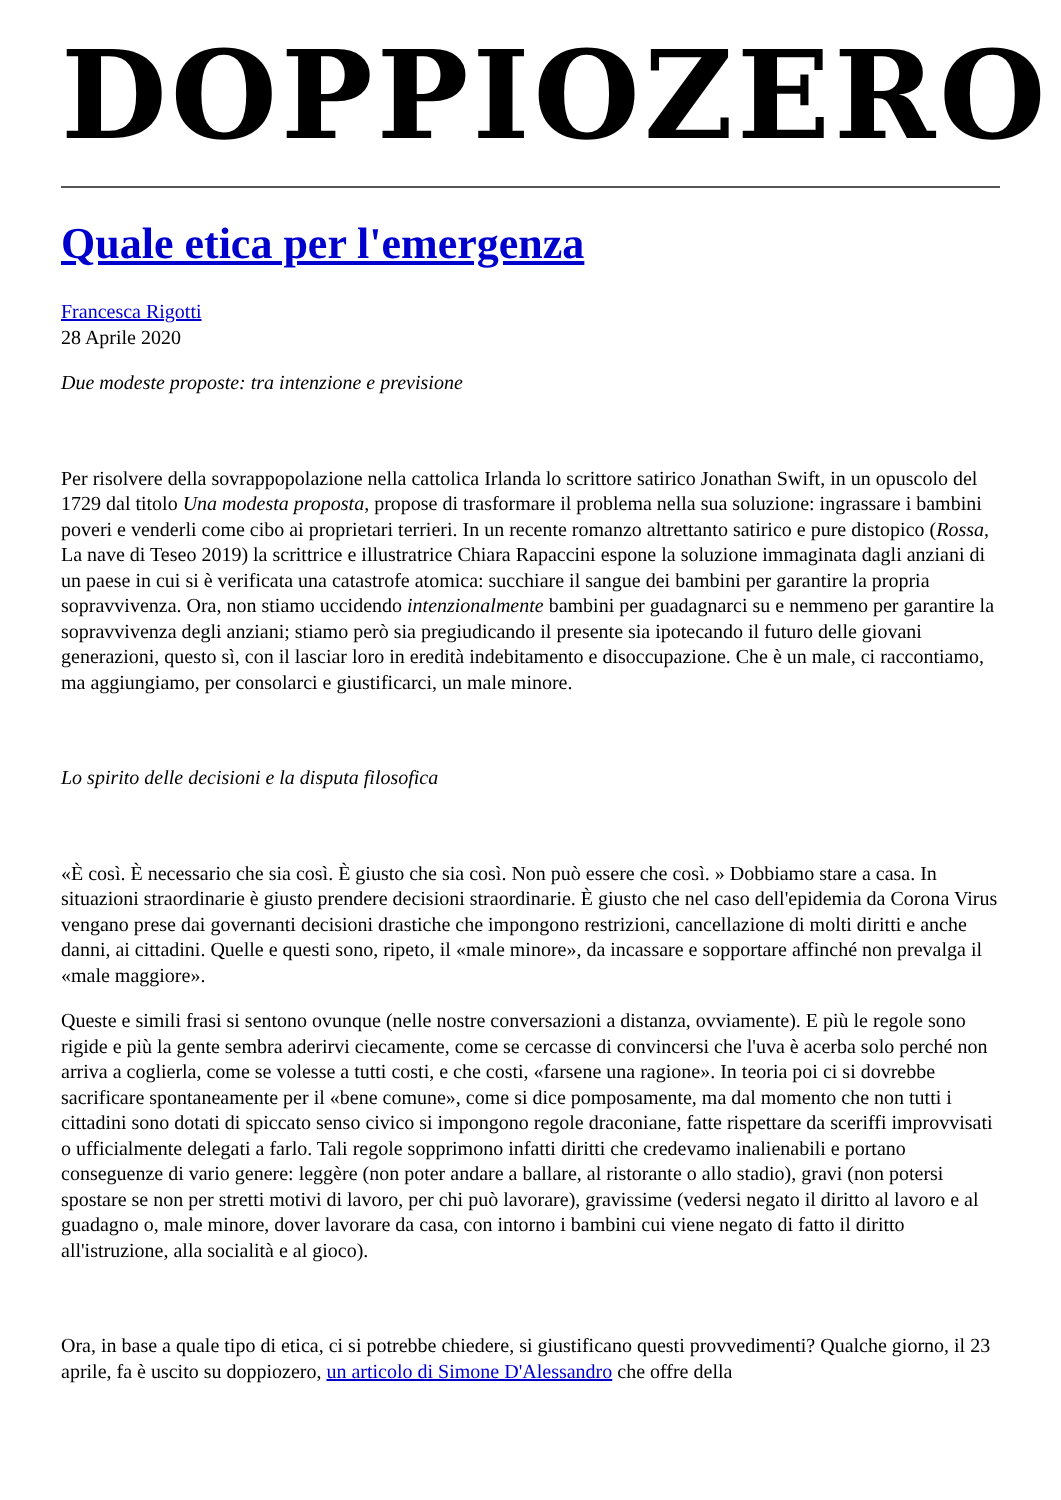DOPPIOZERO
Quale etica per l'emergenza
Francesca Rigotti
28 Aprile 2020
Due modeste proposte: tra intenzione e previsione
Per risolvere della sovrappopolazione nella cattolica Irlanda lo scrittore satirico Jonathan Swift, in un opuscolo del 1729 dal titolo Una modesta proposta, propose di trasformare il problema nella sua soluzione: ingrassare i bambini poveri e venderli come cibo ai proprietari terrieri. In un recente romanzo altrettanto satirico e pure distopico (Rossa, La nave di Teseo 2019) la scrittrice e illustratrice Chiara Rapaccini espone la soluzione immaginata dagli anziani di un paese in cui si è verificata una catastrofe atomica: succhiare il sangue dei bambini per garantire la propria sopravvivenza. Ora, non stiamo uccidendo intenzionalmente bambini per guadagnarci su e nemmeno per garantire la sopravvivenza degli anziani; stiamo però sia pregiudicando il presente sia ipotecando il futuro delle giovani generazioni, questo sì, con il lasciar loro in eredità indebitamento e disoccupazione. Che è un male, ci raccontiamo, ma aggiungiamo, per consolarci e giustificarci, un male minore.
Lo spirito delle decisioni e la disputa filosofica
«È così. È necessario che sia così. È giusto che sia così. Non può essere che così. » Dobbiamo stare a casa. In situazioni straordinarie è giusto prendere decisioni straordinarie. È giusto che nel caso dell'epidemia da Corona Virus vengano prese dai governanti decisioni drastiche che impongono restrizioni, cancellazione di molti diritti e anche danni, ai cittadini. Quelle e questi sono, ripeto, il «male minore», da incassare e sopportare affinché non prevalga il «male maggiore».
Queste e simili frasi si sentono ovunque (nelle nostre conversazioni a distanza, ovviamente). E più le regole sono rigide e più la gente sembra aderirvi ciecamente, come se cercasse di convincersi che l'uva è acerba solo perché non arriva a coglierla, come se volesse a tutti costi, e che costi, «farsene una ragione». In teoria poi ci si dovrebbe sacrificare spontaneamente per il «bene comune», come si dice pomposamente, ma dal momento che non tutti i cittadini sono dotati di spiccato senso civico si impongono regole draconiane, fatte rispettare da sceriffi improvvisati o ufficialmente delegati a farlo. Tali regole sopprimono infatti diritti che credevamo inalienabili e portano conseguenze di vario genere: leggère (non poter andare a ballare, al ristorante o allo stadio), gravi (non potersi spostare se non per stretti motivi di lavoro, per chi può lavorare), gravissime (vedersi negato il diritto al lavoro e al guadagno o, male minore, dover lavorare da casa, con intorno i bambini cui viene negato di fatto il diritto all'istruzione, alla socialità e al gioco).
Ora, in base a quale tipo di etica, ci si potrebbe chiedere, si giustificano questi provvedimenti? Qualche giorno, il 23 aprile, fa è uscito su doppiozero, un articolo di Simone D'Alessandro che offre della